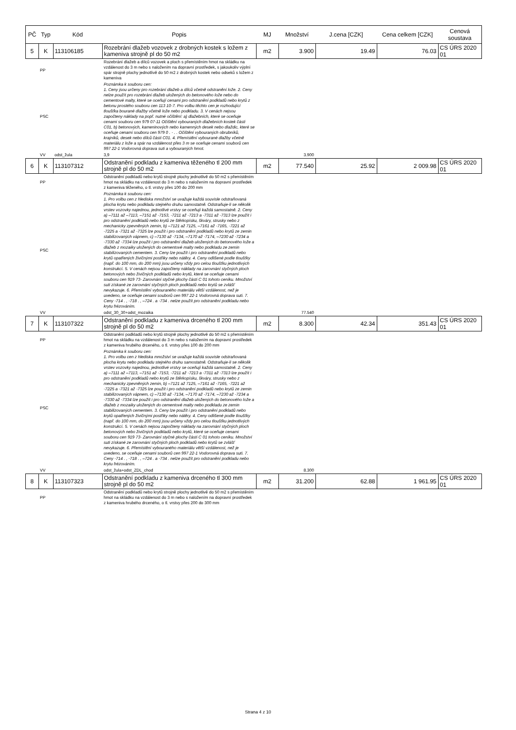| PČ | Typ | Kód | Popis | MJ | Množství | J.cena [CZK] | Cena celkem [CZK] | Cenová soustava |
| --- | --- | --- | --- | --- | --- | --- | --- | --- |
| 5 | K | 113106185 | Rozebrání dlažeb vozovek z drobných kostek s ložem z kameniva strojně pl do 50 m2 | m2 | 3.900 | 19.49 | 76.03 | CS ÚRS 2020 01 |
| | PP | | Rozebrání dlažeb a dílců vozovek a ploch s přemístěním hmot na skládku na vzdálenost do 3 m nebo s naložením na dopravní prostředek, s jakoukoliv výplní spár strojně plochy jednotlivě do 50 m2 z drobných kostek nebo odseků s ložem z kameniva | | | | | |
| | PSC | | Poznámka k souboru cen: 1. Ceny jsou určeny pro rozebrání dlažeb a dílců včetně odstranění lože. 2. Ceny nelze použít pro rozebrání dlažeb uložených do betonového lože nebo do cementové malty, které se oceňují cenami pro odstranění podkladů nebo krytů z betonu prostého souboru cen 113 10-7. Pro volbu těchto cen je rozhodující tloušťka bourané dlažby včetně lože nebo podkladu. 3. V cenách nejsou započteny náklady na popř. nutné očištění: a) dlažebních, které se oceňuje cenami souboru cen 979 07-11 Očištění vybouraných dlažebních kostek části C01, b) betonových, kameninových nebo kamenných desek nebo dlaždic, které se oceňuje cenami souboru cen 979 0 . - . . Očištění vybouraných obrubníků, krajníků, desek nebo dílců části C01. 4. Přemístění vybourané dlažby včetně materiálu z lože a spár na vzdálenost přes 3 m se oceňuje cenami souborů cen 997 22-1 Vodorovná doprava suti a vybouraných hmot. | | | | | |
| | VV | odst_žula | 3,9 | | 3.900 | | | |
| 6 | K | 113107312 | Odstranění podkladu z kameniva těženého tl 200 mm strojně pl do 50 m2 | m2 | 77.540 | 25.92 | 2 009.98 | CS ÚRS 2020 01 |
| | PP | | Odstranění podkladů nebo krytů strojně plochy jednotlivě do 50 m2 s přemístěním hmot na skládku na vzdálenost do 3 m nebo s naložením na dopravní prostředek z kameniva těženého, o tl. vrstvy přes 100 do 200 mm | | | | | |
| | PSC | | Poznámka k souboru cen: 1. Pro volbu cen z hlediska množství se uvažuje každá souvisle odstraňovaná plocha krytu nebo podkladu stejného druhu samostatně. Odstraňuje-li se několik vrstev vozovky najednou, jednotlivé vrstvy se oceňují každá samostatně. 2. Ceny a) –7111 až –7113, –7151 až -7153, -7211 až -7213 a -7311 až -7313 lze použít i pro odstranění podkladů nebo krytů ze štěrkopísku, škváry, strusky nebo z mechanicky zpevněných zemin, b) –7121 až 7125, –7161 až -7165, -7221 až -7225 a -7321 až -7325 lze použít i pro odstranění podkladů nebo krytů ze zemin stabilizovaných vápnem, c) –7130 až -7134, –7170 až -7174, –7230 až -7234 a -7330 až -7334 lze použít i pro odstranění dlažeb uložených do betonového lože a dlažeb z mozaiky uložených do cementové malty nebo podkladu ze zemin stabilizovaných cementem. 3. Ceny lze použít i pro odstranění podkladů nebo krytů opatřených živičnými postřiky nebo nátěry. 4. Ceny odlišené podle tloušťky (např. do 100 mm, do 200 mm) jsou určeny vždy pro celou tloušťku jednotlivých konstrukcí. 5. V cenách nejsou započteny náklady na zarovnání styčných ploch betonových nebo živičných podkladů nebo krytů, které se oceňuje cenami souboru cen 919 73- Zarovnání styčné plochy části C 01 tohoto ceníku. Množství suti získané ze zarovnání styčných ploch podkladů nebo krytů se zvlášť nevykazuje. 6. Přemístění vybouraného materiálu větší vzdálenost, než je uvedeno, se oceňuje cenami souborů cen 997 22-1 Vodorovná doprava suti. 7. Ceny -714 . , -718 . , –724 . a -734 . nelze použít pro odstranění podkladu nebo krytu frézováním. | | | | | |
| | VV | | odst_30_30+odst_mozaika | | 77.540 | | | |
| 7 | K | 113107322 | Odstranění podkladu z kameniva drceného tl 200 mm strojně pl do 50 m2 | m2 | 8.300 | 42.34 | 351.43 | CS ÚRS 2020 01 |
| | PP | | Odstranění podkladů nebo krytů strojně plochy jednotlivě do 50 m2 s přemístěním hmot na skládku na vzdálenost do 3 m nebo s naložením na dopravní prostředek z kameniva hrubého drceného, o tl. vrstvy přes 100 do 200 mm | | | | | |
| | PSC | | Poznámka k souboru cen: 1. Pro volbu cen z hlediska množství se uvažuje každá souvisle odstraňovaná plocha krytu nebo podkladu stejného druhu samostatně. Odstraňuje-li se několik vrstev vozovky najednou, jednotlivé vrstvy se oceňují každá samostatně. 2. Ceny a) –7111 až –7113, –7151 až -7153, -7211 až -7213 a -7311 až -7313 lze použít i pro odstranění podkladů nebo krytů ze štěrkopísku, škváry, strusky nebo z mechanicky zpevněných zemin, b) –7121 až 7125, –7161 až -7165, -7221 až -7225 a -7321 až -7325 lze použít i pro odstranění podkladů nebo krytů ze zemin stabilizovaných vápnem, c) –7130 až -7134, –7170 až -7174, –7230 až -7234 a -7330 až -7334 lze použít i pro odstranění dlažeb uložených do betonového lože a dlažeb z mozaiky uložených do cementové malty nebo podkladu ze zemin stabilizovaných cementem. 3. Ceny lze použít i pro odstranění podkladů nebo krytů opatřených živičnými postřiky nebo nátěry. 4. Ceny odlišené podle tloušťky (např. do 100 mm, do 200 mm) jsou určeny vždy pro celou tloušťku jednotlivých konstrukcí. 5. V cenách nejsou započteny náklady na zarovnání styčných ploch betonových nebo živičných podkladů nebo krytů, které se oceňuje cenami souboru cen 919 73- Zarovnání styčné plochy části C 01 tohoto ceníku. Množství suti získané ze zarovnání styčných ploch podkladů nebo krytů se zvlášť nevykazuje. 6. Přemístění vybouraného materiálu větší vzdálenost, než je uvedeno, se oceňuje cenami souborů cen 997 22-1 Vodorovná doprava suti. 7. Ceny -714 . , -718 . , –724 . a -734 . nelze použít pro odstranění podkladu nebo krytu frézováním. | | | | | |
| | VV | | odst_žula+odst_ZDL_chod | | 8.300 | | | |
| 8 | K | 113107323 | Odstranění podkladu z kameniva drceného tl 300 mm strojně pl do 50 m2 | m2 | 31.200 | 62.88 | 1 961.95 | CS ÚRS 2020 01 |
| | PP | | Odstranění podkladů nebo krytů strojně plochy jednotlivě do 50 m2 s přemístěním hmot na skládku na vzdálenost do 3 m nebo s naložením na dopravní prostředek z kameniva hrubého drceného, o tl. vrstvy přes 200 do 300 mm | | | | | |
Strana 4 z 10